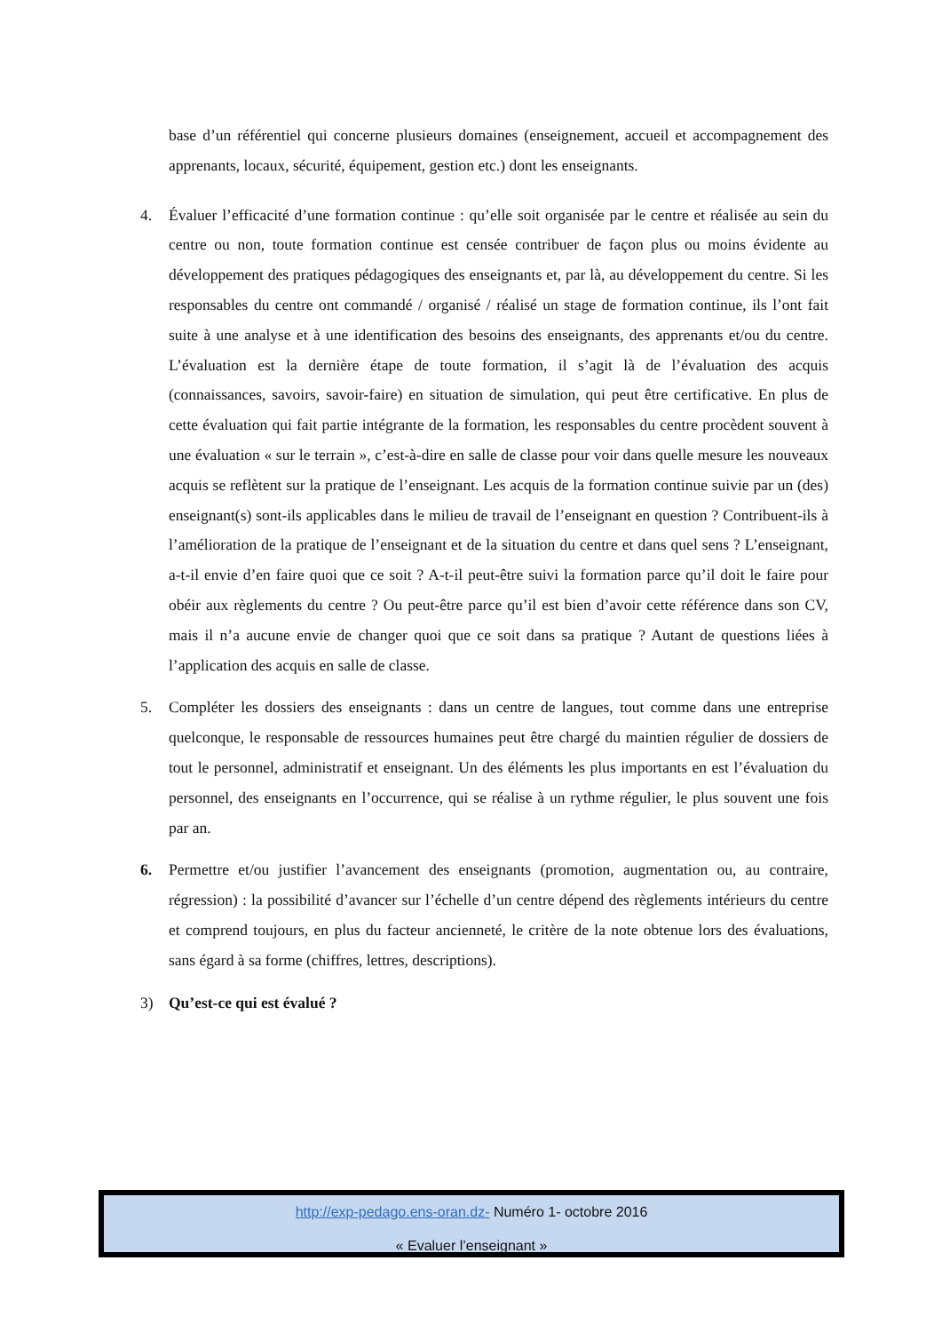base d’un référentiel qui concerne plusieurs domaines (enseignement, accueil et accompagnement des apprenants, locaux, sécurité, équipement, gestion etc.) dont les enseignants.
4. Évaluer l’efficacité d’une formation continue : qu’elle soit organisée par le centre et réalisée au sein du centre ou non, toute formation continue est censée contribuer de façon plus ou moins évidente au développement des pratiques pédagogiques des enseignants et, par là, au développement du centre. Si les responsables du centre ont commandé / organisé / réalisé un stage de formation continue, ils l’ont fait suite à une analyse et à une identification des besoins des enseignants, des apprenants et/ou du centre. L’évaluation est la dernière étape de toute formation, il s’agit là de l’évaluation des acquis (connaissances, savoirs, savoir-faire) en situation de simulation, qui peut être certificative. En plus de cette évaluation qui fait partie intégrante de la formation, les responsables du centre procèdent souvent à une évaluation « sur le terrain », c’est-à-dire en salle de classe pour voir dans quelle mesure les nouveaux acquis se reflètent sur la pratique de l’enseignant. Les acquis de la formation continue suivie par un (des) enseignant(s) sont-ils applicables dans le milieu de travail de l’enseignant en question ? Contribuent-ils à l’amélioration de la pratique de l’enseignant et de la situation du centre et dans quel sens ? L’enseignant, a-t-il envie d’en faire quoi que ce soit ? A-t-il peut-être suivi la formation parce qu’il doit le faire pour obéir aux règlements du centre ? Ou peut-être parce qu’il est bien d’avoir cette référence dans son CV, mais il n’a aucune envie de changer quoi que ce soit dans sa pratique ? Autant de questions liées à l’application des acquis en salle de classe.
5. Compléter les dossiers des enseignants : dans un centre de langues, tout comme dans une entreprise quelconque, le responsable de ressources humaines peut être chargé du maintien régulier de dossiers de tout le personnel, administratif et enseignant. Un des éléments les plus importants en est l’évaluation du personnel, des enseignants en l’occurrence, qui se réalise à un rythme régulier, le plus souvent une fois par an.
6. Permettre et/ou justifier l’avancement des enseignants (promotion, augmentation ou, au contraire, régression) : la possibilité d’avancer sur l’échelle d’un centre dépend des règlements intérieurs du centre et comprend toujours, en plus du facteur ancienneté, le critère de la note obtenue lors des évaluations, sans égard à sa forme (chiffres, lettres, descriptions).
3) Qu’est-ce qui est évalué ?
http://exp-pedago.ens-oran.dz- Numéro 1- octobre 2016
« Evaluer l’enseignant »